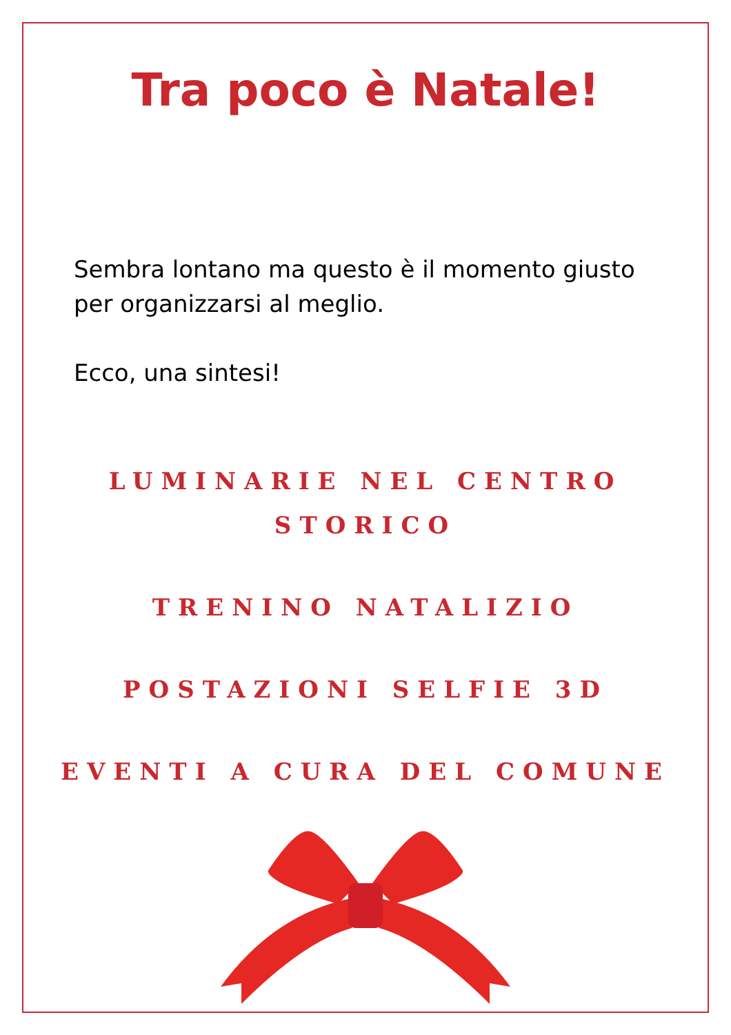Tra poco è Natale!
Sembra lontano ma questo è il momento giusto
per organizzarsi al meglio.
Ecco, una sintesi!
LUMINARIE NEL CENTRO
STORICO
TRENINO NATALIZIO
POSTAZIONI SELFIE 3D
EVENTI A CURA DEL COMUNE